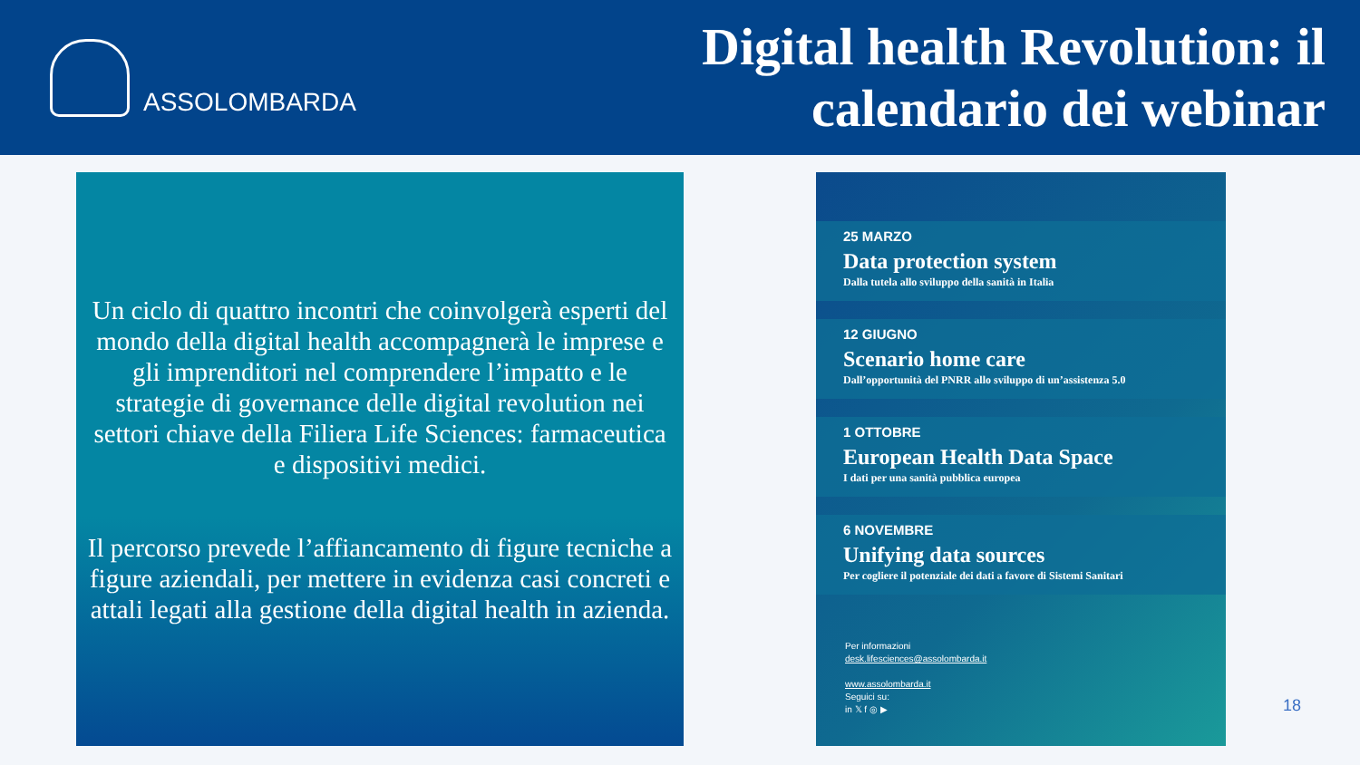ASSOLOMBARDA
Digital health Revolution: il
calendario dei webinar
Un ciclo di quattro incontri che coinvolgerà esperti del mondo della digital health accompagnerà le imprese e gli imprenditori nel comprendere l’impatto e le strategie di governance delle digital revolution nei settori chiave della Filiera Life Sciences: farmaceutica e dispositivi medici.
Il percorso prevede l’affiancamento di figure tecniche a figure aziendali, per mettere in evidenza casi concreti e attali legati alla gestione della digital health in azienda.
25 MARZO
Data protection system
Dalla tutela allo sviluppo della sanità in Italia
12 GIUGNO
Scenario home care
Dall’opportunità del PNRR allo sviluppo di un’assistenza 5.0
1 OTTOBRE
European Health Data Space
I dati per una sanità pubblica europea
6 NOVEMBRE
Unifying data sources
Per cogliere il potenziale dei dati a favore di Sistemi Sanitari
Per informazioni
desk.lifesciences@assolombarda.it
www.assolombarda.it
Seguici su:
in 𝕏 f ◎ ▶
18